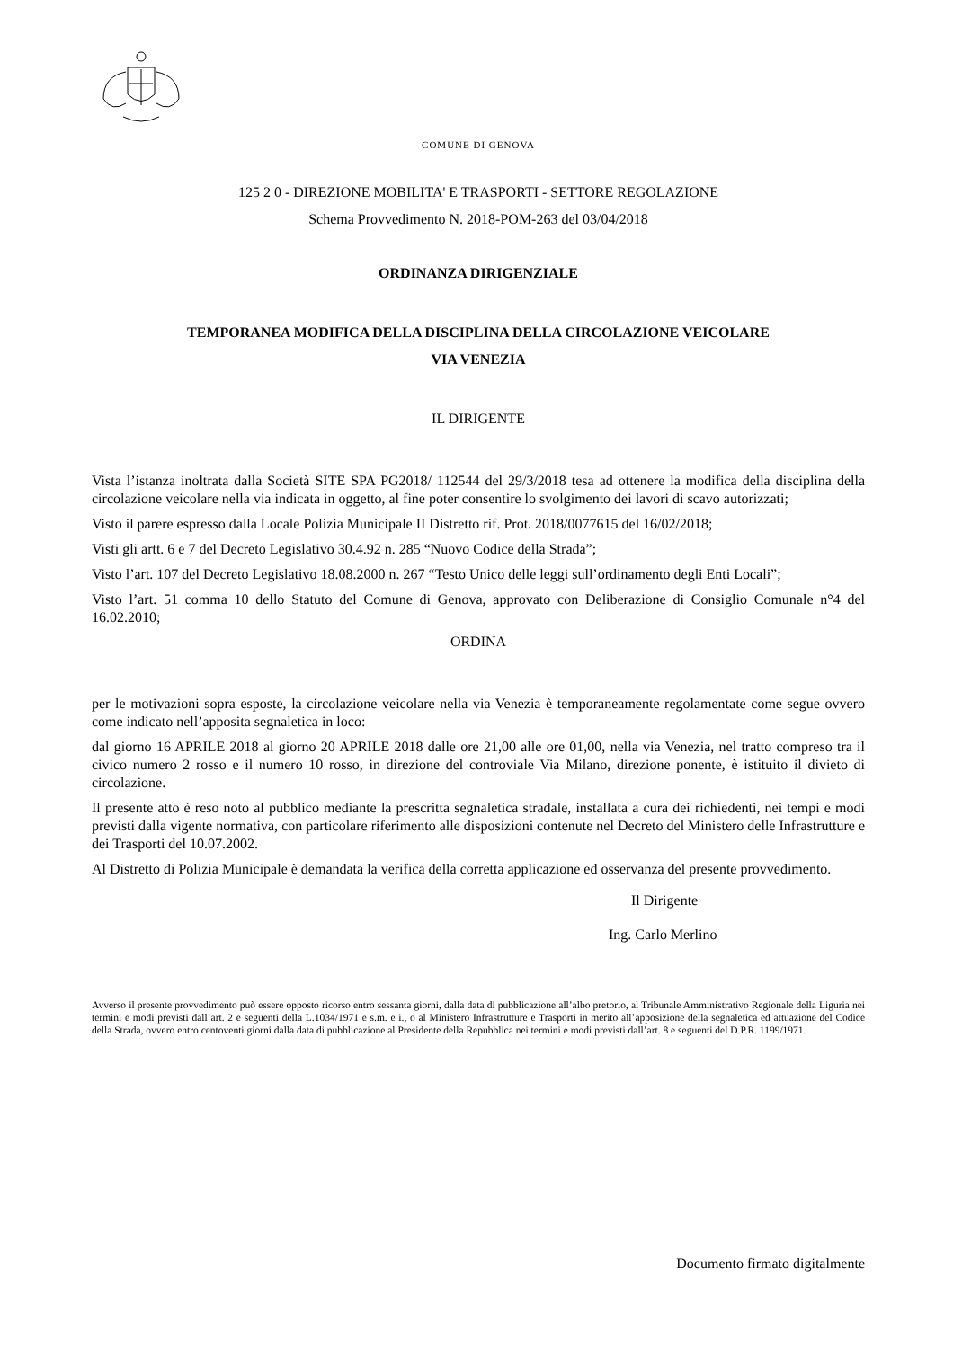COMUNE DI GENOVA
125 2 0 - DIREZIONE MOBILITA' E TRASPORTI - SETTORE REGOLAZIONE
Schema Provvedimento N. 2018-POM-263 del 03/04/2018
ORDINANZA DIRIGENZIALE
TEMPORANEA MODIFICA DELLA DISCIPLINA DELLA CIRCOLAZIONE VEICOLARE
VIA VENEZIA
IL DIRIGENTE
Vista l’istanza inoltrata dalla Società SITE SPA PG2018/ 112544 del 29/3/2018 tesa ad ottenere la modifica della disciplina della circolazione veicolare nella via indicata in oggetto, al fine poter consentire lo svolgimento dei lavori di scavo autorizzati;
Visto il parere espresso dalla Locale Polizia Municipale II Distretto rif. Prot. 2018/0077615 del 16/02/2018;
Visti gli artt. 6 e 7 del Decreto Legislativo 30.4.92 n. 285 “Nuovo Codice della Strada”;
Visto l’art. 107 del Decreto Legislativo 18.08.2000 n. 267 “Testo Unico delle leggi sull’ordinamento degli Enti Locali”;
Visto l’art. 51 comma 10 dello Statuto del Comune di Genova, approvato con Deliberazione di Consiglio Comunale n°4 del 16.02.2010;
ORDINA
per le motivazioni sopra esposte, la circolazione veicolare nella via Venezia è temporaneamente regolamentate come segue ovvero come indicato nell’apposita segnaletica in loco:
dal giorno 16 APRILE 2018 al giorno 20 APRILE 2018 dalle ore 21,00 alle ore 01,00, nella via Venezia, nel tratto compreso tra il civico numero 2 rosso e il numero 10 rosso, in direzione del controviale Via Milano, direzione ponente, è istituito il divieto di circolazione.
Il presente atto è reso noto al pubblico mediante la prescritta segnaletica stradale, installata a cura dei richiedenti, nei tempi e modi previsti dalla vigente normativa, con particolare riferimento alle disposizioni contenute nel Decreto del Ministero delle Infrastrutture e dei Trasporti del 10.07.2002.
Al Distretto di Polizia Municipale è demandata la verifica della corretta applicazione ed osservanza del presente provvedimento.
Il Dirigente
Ing. Carlo Merlino
Avverso il presente provvedimento può essere opposto ricorso entro sessanta giorni, dalla data di pubblicazione all’albo pretorio, al Tribunale Amministrativo Regionale della Liguria nei termini e modi previsti dall’art. 2 e seguenti della L.1034/1971 e s.m. e i., o al Ministero Infrastrutture e Trasporti in merito all’apposizione della segnaletica ed attuazione del Codice della Strada, ovvero entro centoventi giorni dalla data di pubblicazione al Presidente della Repubblica nei termini e modi previsti dall’art. 8 e seguenti del D.P.R. 1199/1971.
Documento firmato digitalmente